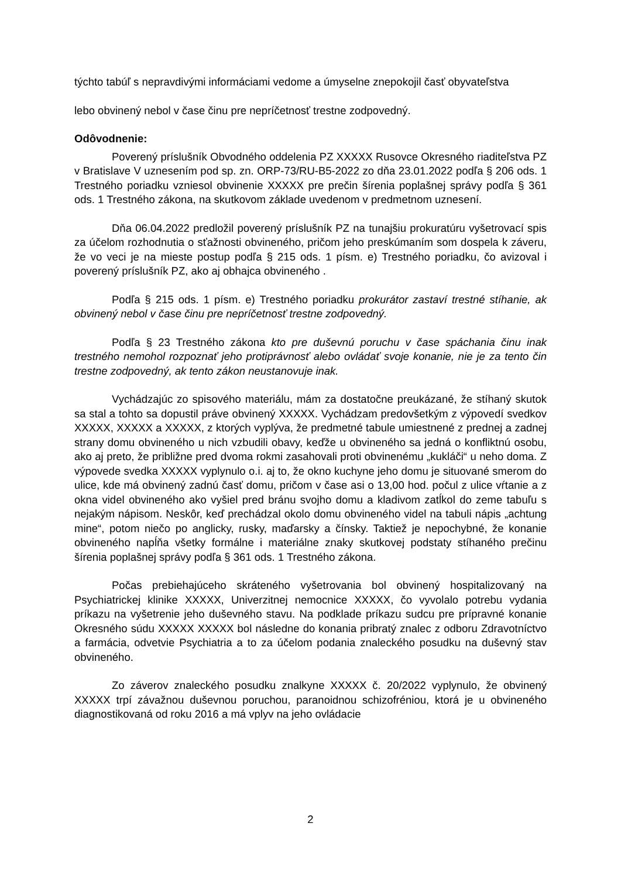týchto tabúľ s nepravdivými informáciami vedome a úmyselne znepokojil časť obyvateľstva
lebo obvinený nebol v čase činu pre nepríčetnosť trestne zodpovedný.
Odôvodnenie:
Poverený príslušník Obvodného oddelenia PZ XXXXX Rusovce Okresného riaditeľstva PZ v Bratislave V uznesením pod sp. zn. ORP-73/RU-B5-2022 zo dňa 23.01.2022 podľa § 206 ods. 1 Trestného poriadku vzniesol obvinenie XXXXX pre prečin šírenia poplašnej správy podľa § 361 ods. 1 Trestného zákona, na skutkovom základe uvedenom v predmetnom uznesení.
Dňa 06.04.2022 predložil poverený príslušník PZ na tunajšiu prokuratúru vyšetrovací spis za účelom rozhodnutia o sťažnosti obvineného, pričom jeho preskúmaním som dospela k záveru, že vo veci je na mieste postup podľa § 215 ods. 1 písm. e) Trestného poriadku, čo avizoval i poverený príslušník PZ, ako aj obhajca obvineného .
Podľa § 215 ods. 1 písm. e) Trestného poriadku prokurátor zastaví trestné stíhanie, ak obvinený nebol v čase činu pre nepríčetnosť trestne zodpovedný.
Podľa § 23 Trestného zákona kto pre duševnú poruchu v čase spáchania činu inak trestného nemohol rozpoznať jeho protiprávnosť alebo ovládať svoje konanie, nie je za tento čin trestne zodpovedný, ak tento zákon neustanovuje inak.
Vychádzajúc zo spisového materiálu, mám za dostatočne preukázané, že stíhaný skutok sa stal a tohto sa dopustil práve obvinený XXXXX. Vychádzam predovšetkým z výpovedí svedkov XXXXX, XXXXX a XXXXX, z ktorých vyplýva, že predmetné tabule umiestnené z prednej a zadnej strany domu obvineného u nich vzbudili obavy, keďže u obvineného sa jedná o konfliktnú osobu, ako aj preto, že približne pred dvoma rokmi zasahovali proti obvinenému „kukláči“ u neho doma. Z výpovede svedka XXXXX vyplynulo o.i. aj to, že okno kuchyne jeho domu je situované smerom do ulice, kde má obvinený zadnú časť domu, pričom v čase asi o 13,00 hod. počul z ulice vŕtanie a z okna videl obvineného ako vyšiel pred bránu svojho domu a kladivom zatĺkol do zeme tabuľu s nejakým nápisom. Neskôr, keď prechádzal okolo domu obvineného videl na tabuli nápis „achtung mine“, potom niečo po anglicky, rusky, maďarsky a čínsky. Taktiež je nepochybné, že konanie obvineného napĺňa všetky formálne i materiálne znaky skutkovej podstaty stíhaného prečinu šírenia poplašnej správy podľa § 361 ods. 1 Trestného zákona.
Počas prebiehajúceho skráteného vyšetrovania bol obvinený hospitalizovaný na Psychiatrickej klinike XXXXX, Univerzitnej nemocnice XXXXX, čo vyvolalo potrebu vydania príkazu na vyšetrenie jeho duševného stavu. Na podklade príkazu sudcu pre prípravné konanie Okresného súdu XXXXX XXXXX bol následne do konania pribratý znalec z odboru Zdravotníctvo a farmácia, odvetvie Psychiatria a to za účelom podania znaleckého posudku na duševný stav obvineného.
Zo záverov znaleckého posudku znalkyne XXXXX č. 20/2022 vyplynulo, že obvinený XXXXX trpí závažnou duševnou poruchou, paranoidnou schizofréniou, ktorá je u obvineného diagnostikovaná od roku 2016 a má vplyv na jeho ovládacie
2